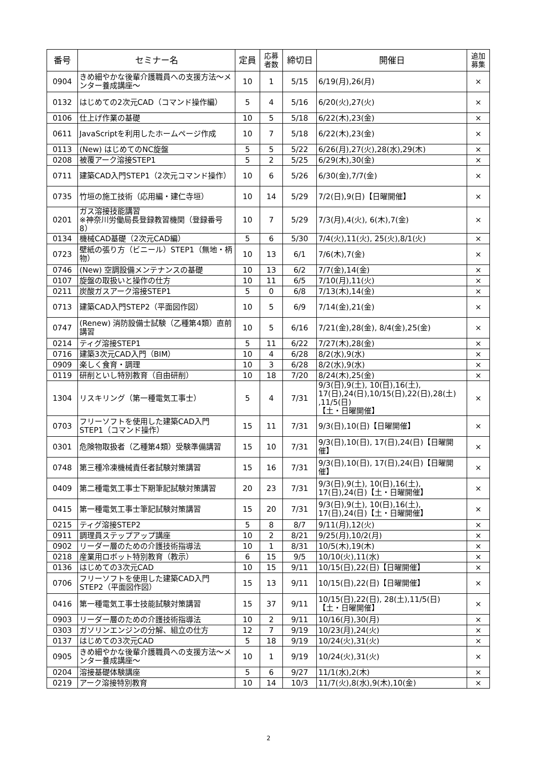| 番号 | セミナー名 | 定員 | 応募 者数 | 締切日 | 開催日 | 追加 募集 |
| --- | --- | --- | --- | --- | --- | --- |
| 0904 | きめ細やかな後輩介護職員への支援方法～メンター養成講座～ | 10 | 1 | 5/15 | 6/19(月),26(月) | × |
| 0132 | はじめての2次元CAD（コマンド操作編） | 5 | 4 | 5/16 | 6/20(火),27(火) | × |
| 0106 | 仕上げ作業の基礎 | 10 | 5 | 5/18 | 6/22(木),23(金) | × |
| 0611 | JavaScriptを利用したホームページ作成 | 10 | 7 | 5/18 | 6/22(木),23(金) | × |
| 0113 | (New) はじめてのNC旋盤 | 5 | 5 | 5/22 | 6/26(月),27(火),28(水),29(木) | × |
| 0208 | 被覆アーク溶接STEP1 | 5 | 2 | 5/25 | 6/29(木),30(金) | × |
| 0711 | 建築CAD入門STEP1（2次元コマンド操作） | 10 | 6 | 5/26 | 6/30(金),7/7(金) | × |
| 0735 | 竹垣の施工技術（応用編・建仁寺垣） | 10 | 14 | 5/29 | 7/2(日),9(日)【日曜開催】 | × |
| 0201 | ガス溶接技能講習 ※神奈川労働局長登録教習機関（登録番号8） | 10 | 7 | 5/29 | 7/3(月),4(火), 6(木),7(金) | × |
| 0134 | 機械CAD基礎（2次元CAD編） | 5 | 6 | 5/30 | 7/4(火),11(火), 25(火),8/1(火) | × |
| 0723 | 壁紙の張り方（ビニール）STEP1（無地・柄物） | 10 | 13 | 6/1 | 7/6(木),7(金) | × |
| 0746 | (New) 空調設備メンテナンスの基礎 | 10 | 13 | 6/2 | 7/7(金),14(金) | × |
| 0107 | 旋盤の取扱いと操作の仕方 | 10 | 11 | 6/5 | 7/10(月),11(火) | × |
| 0211 | 炭酸ガスアーク溶接STEP1 | 5 | 0 | 6/8 | 7/13(木),14(金) | × |
| 0713 | 建築CAD入門STEP2（平面図作図） | 10 | 5 | 6/9 | 7/14(金),21(金) | × |
| 0747 | (Renew) 消防設備士試験（乙種第4類）直前講習 | 10 | 5 | 6/16 | 7/21(金),28(金), 8/4(金),25(金) | × |
| 0214 | ティグ溶接STEP1 | 5 | 11 | 6/22 | 7/27(木),28(金) | × |
| 0716 | 建築3次元CAD入門（BIM） | 10 | 4 | 6/28 | 8/2(水),9(水) | × |
| 0909 | 楽しく食育・調理 | 10 | 3 | 6/28 | 8/2(水),9(水) | × |
| 0119 | 研削といし特別教育（自由研削） | 10 | 18 | 7/20 | 8/24(木),25(金) | × |
| 1304 | リスキリング（第一種電気工事士） | 5 | 4 | 7/31 | 9/3(日),9(土), 10(日),16(土), 17(日),24(日),10/15(日),22(日),28(土) ,11/5(日) 【土・日曜開催】 | × |
| 0703 | フリーソフトを使用した建築CAD入門STEP1（コマンド操作） | 15 | 11 | 7/31 | 9/3(日),10(日)【日曜開催】 | × |
| 0301 | 危険物取扱者（乙種第4類）受験準備講習 | 15 | 10 | 7/31 | 9/3(日),10(日), 17(日),24(日)【日曜開催】 | × |
| 0748 | 第三種冷凍機械責任者試験対策講習 | 15 | 16 | 7/31 | 9/3(日),10(日), 17(日),24(日)【日曜開催】 | × |
| 0409 | 第二種電気工事士下期筆記試験対策講習 | 20 | 23 | 7/31 | 9/3(日),9(土), 10(日),16(土), 17(日),24(日)【土・日曜開催】 | × |
| 0415 | 第一種電気工事士筆記試験対策講習 | 15 | 20 | 7/31 | 9/3(日),9(土), 10(日),16(土), 17(日),24(日)【土・日曜開催】 | × |
| 0215 | ティグ溶接STEP2 | 5 | 8 | 8/7 | 9/11(月),12(火) | × |
| 0911 | 調理員ステップアップ講座 | 10 | 2 | 8/21 | 9/25(月),10/2(月) | × |
| 0902 | リーダー層のための介護技術指導法 | 10 | 1 | 8/31 | 10/5(木),19(木) | × |
| 0218 | 産業用ロボット特別教育（教示） | 6 | 15 | 9/5 | 10/10(火),11(水) | × |
| 0136 | はじめての3次元CAD | 10 | 15 | 9/11 | 10/15(日),22(日)【日曜開催】 | × |
| 0706 | フリーソフトを使用した建築CAD入門STEP2（平面図作図） | 15 | 13 | 9/11 | 10/15(日),22(日)【日曜開催】 | × |
| 0416 | 第一種電気工事士技能試験対策講習 | 15 | 37 | 9/11 | 10/15(日),22(日), 28(土),11/5(日) 【土・日曜開催】 | × |
| 0903 | リーダー層のための介護技術指導法 | 10 | 2 | 9/11 | 10/16(月),30(月) | × |
| 0303 | ガソリンエンジンの分解、組立の仕方 | 12 | 7 | 9/19 | 10/23(月),24(火) | × |
| 0137 | はじめての3次元CAD | 5 | 18 | 9/19 | 10/24(火),31(火) | × |
| 0905 | きめ細やかな後輩介護職員への支援方法～メンター養成講座～ | 10 | 1 | 9/19 | 10/24(火),31(火) | × |
| 0204 | 溶接基礎体験講座 | 5 | 6 | 9/27 | 11/1(水),2(木) | × |
| 0219 | アーク溶接特別教育 | 10 | 14 | 10/3 | 11/7(火),8(水),9(木),10(金) | × |
2